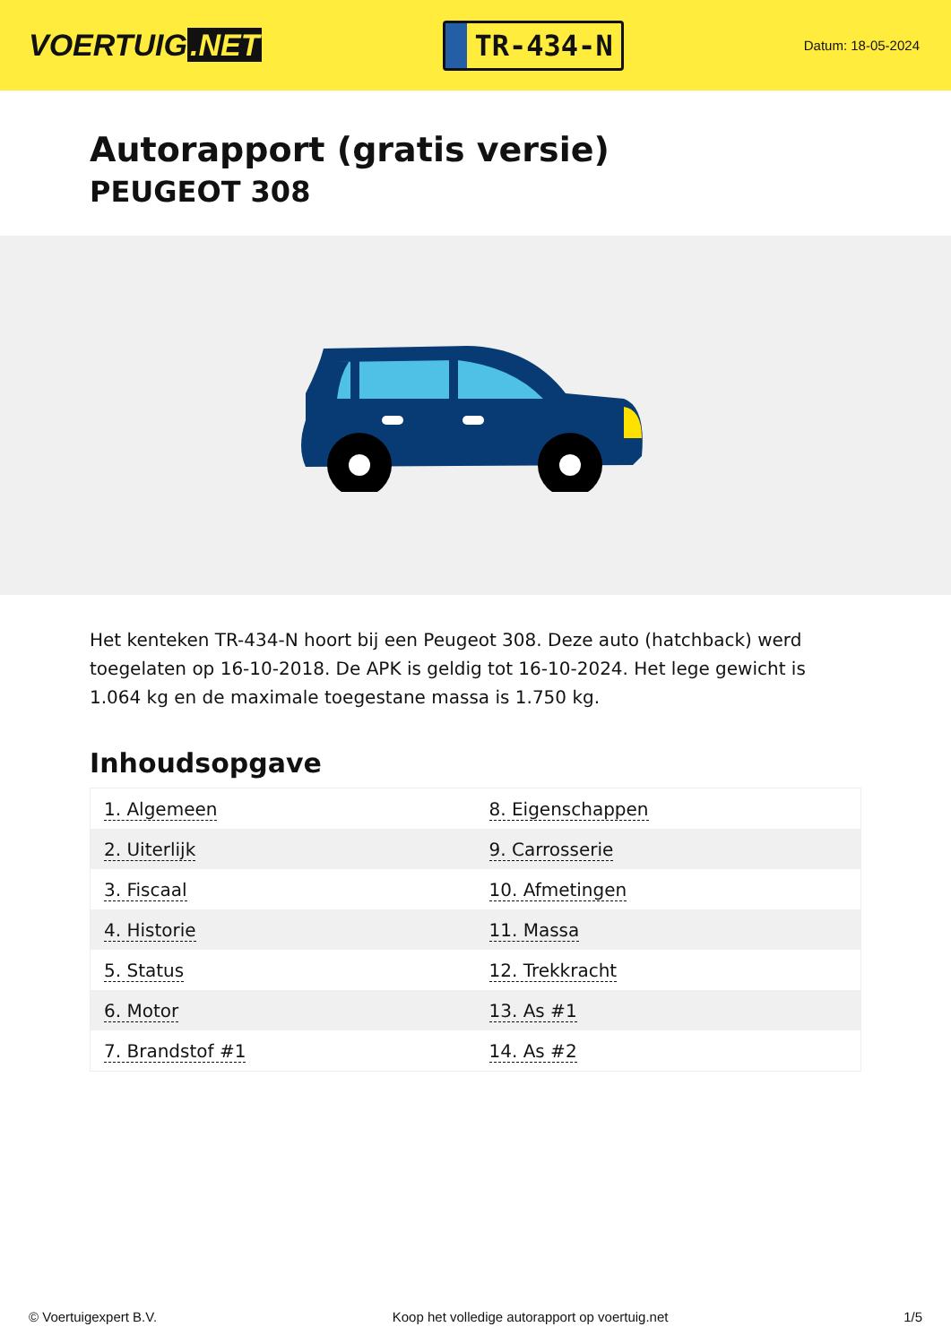VOERTUIG.NET
TR-434-N
Datum: 18-05-2024
Autorapport (gratis versie)
PEUGEOT 308
Het kenteken TR-434-N hoort bij een Peugeot 308. Deze auto (hatchback) werd toegelaten op 16-10-2018. De APK is geldig tot 16-10-2024. Het lege gewicht is 1.064 kg en de maximale toegestane massa is 1.750 kg.
Inhoudsopgave
| 1. Algemeen | 8. Eigenschappen |
| 2. Uiterlijk | 9. Carrosserie |
| 3. Fiscaal | 10. Afmetingen |
| 4. Historie | 11. Massa |
| 5. Status | 12. Trekkracht |
| 6. Motor | 13. As #1 |
| 7. Brandstof #1 | 14. As #2 |
© Voertuigexpert B.V. Koop het volledige autorapport op voertuig.net 1/5